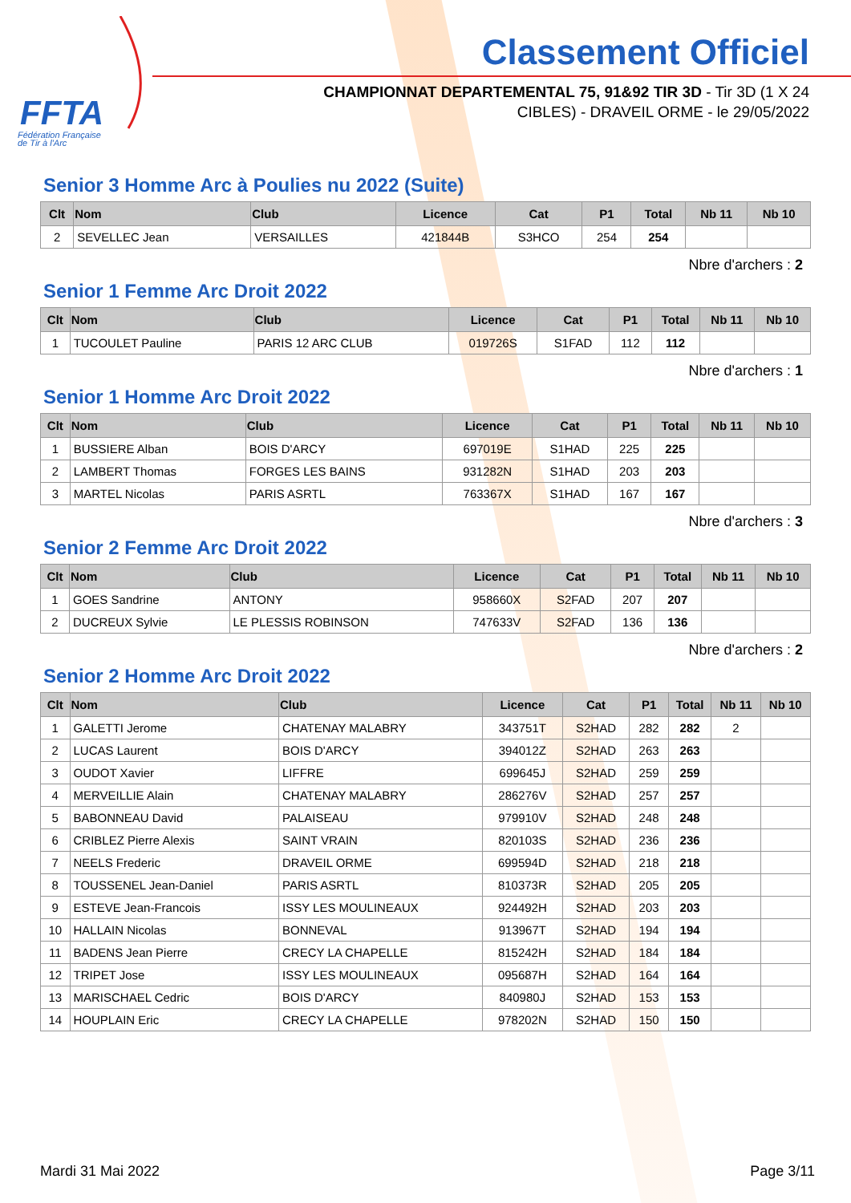FFTA
Fédération Française
de Tir à l'Arc
Classement Officiel
CHAMPIONNAT DEPARTEMENTAL 75, 91&92 TIR 3D - Tir 3D (1 X 24
CIBLES) - DRAVEIL ORME - le 29/05/2022
Senior 3 Homme Arc à Poulies nu 2022 (Suite)
| Clt | Nom | Club | Licence | Cat | P1 | Total | Nb 11 | Nb 10 |
| --- | --- | --- | --- | --- | --- | --- | --- | --- |
| 2 | SEVELLEC Jean | VERSAILLES | 421844B | S3HCO | 254 | 254 | | |
Nbre d'archers : 2
Senior 1 Femme Arc Droit 2022
| Clt | Nom | Club | Licence | Cat | P1 | Total | Nb 11 | Nb 10 |
| --- | --- | --- | --- | --- | --- | --- | --- | --- |
| 1 | TUCOULET Pauline | PARIS 12 ARC CLUB | 019726S | S1FAD | 112 | 112 | | |
Nbre d'archers : 1
Senior 1 Homme Arc Droit 2022
| Clt | Nom | Club | Licence | Cat | P1 | Total | Nb 11 | Nb 10 |
| --- | --- | --- | --- | --- | --- | --- | --- | --- |
| 1 | BUSSIERE Alban | BOIS D'ARCY | 697019E | S1HAD | 225 | 225 | | |
| 2 | LAMBERT Thomas | FORGES LES BAINS | 931282N | S1HAD | 203 | 203 | | |
| 3 | MARTEL Nicolas | PARIS ASRTL | 763367X | S1HAD | 167 | 167 | | |
Nbre d'archers : 3
Senior 2 Femme Arc Droit 2022
| Clt | Nom | Club | Licence | Cat | P1 | Total | Nb 11 | Nb 10 |
| --- | --- | --- | --- | --- | --- | --- | --- | --- |
| 1 | GOES Sandrine | ANTONY | 958660X | S2FAD | 207 | 207 | | |
| 2 | DUCREUX Sylvie | LE PLESSIS ROBINSON | 747633V | S2FAD | 136 | 136 | | |
Nbre d'archers : 2
Senior 2 Homme Arc Droit 2022
| Clt | Nom | Club | Licence | Cat | P1 | Total | Nb 11 | Nb 10 |
| --- | --- | --- | --- | --- | --- | --- | --- | --- |
| 1 | GALETTI Jerome | CHATENAY MALABRY | 343751T | S2HAD | 282 | 282 | 2 | |
| 2 | LUCAS Laurent | BOIS D'ARCY | 394012Z | S2HAD | 263 | 263 | | |
| 3 | OUDOT Xavier | LIFFRE | 699645J | S2HAD | 259 | 259 | | |
| 4 | MERVEILLIE Alain | CHATENAY MALABRY | 286276V | S2HAD | 257 | 257 | | |
| 5 | BABONNEAU David | PALAISEAU | 979910V | S2HAD | 248 | 248 | | |
| 6 | CRIBLEZ Pierre Alexis | SAINT VRAIN | 820103S | S2HAD | 236 | 236 | | |
| 7 | NEELS Frederic | DRAVEIL ORME | 699594D | S2HAD | 218 | 218 | | |
| 8 | TOUSSENEL Jean-Daniel | PARIS ASRTL | 810373R | S2HAD | 205 | 205 | | |
| 9 | ESTEVE Jean-Francois | ISSY LES MOULINEAUX | 924492H | S2HAD | 203 | 203 | | |
| 10 | HALLAIN Nicolas | BONNEVAL | 913967T | S2HAD | 194 | 194 | | |
| 11 | BADENS Jean Pierre | CRECY LA CHAPELLE | 815242H | S2HAD | 184 | 184 | | |
| 12 | TRIPET Jose | ISSY LES MOULINEAUX | 095687H | S2HAD | 164 | 164 | | |
| 13 | MARISCHAEL Cedric | BOIS D'ARCY | 840980J | S2HAD | 153 | 153 | | |
| 14 | HOUPLAIN Eric | CRECY LA CHAPELLE | 978202N | S2HAD | 150 | 150 | | |
Mardi 31 Mai 2022 Page 3/11